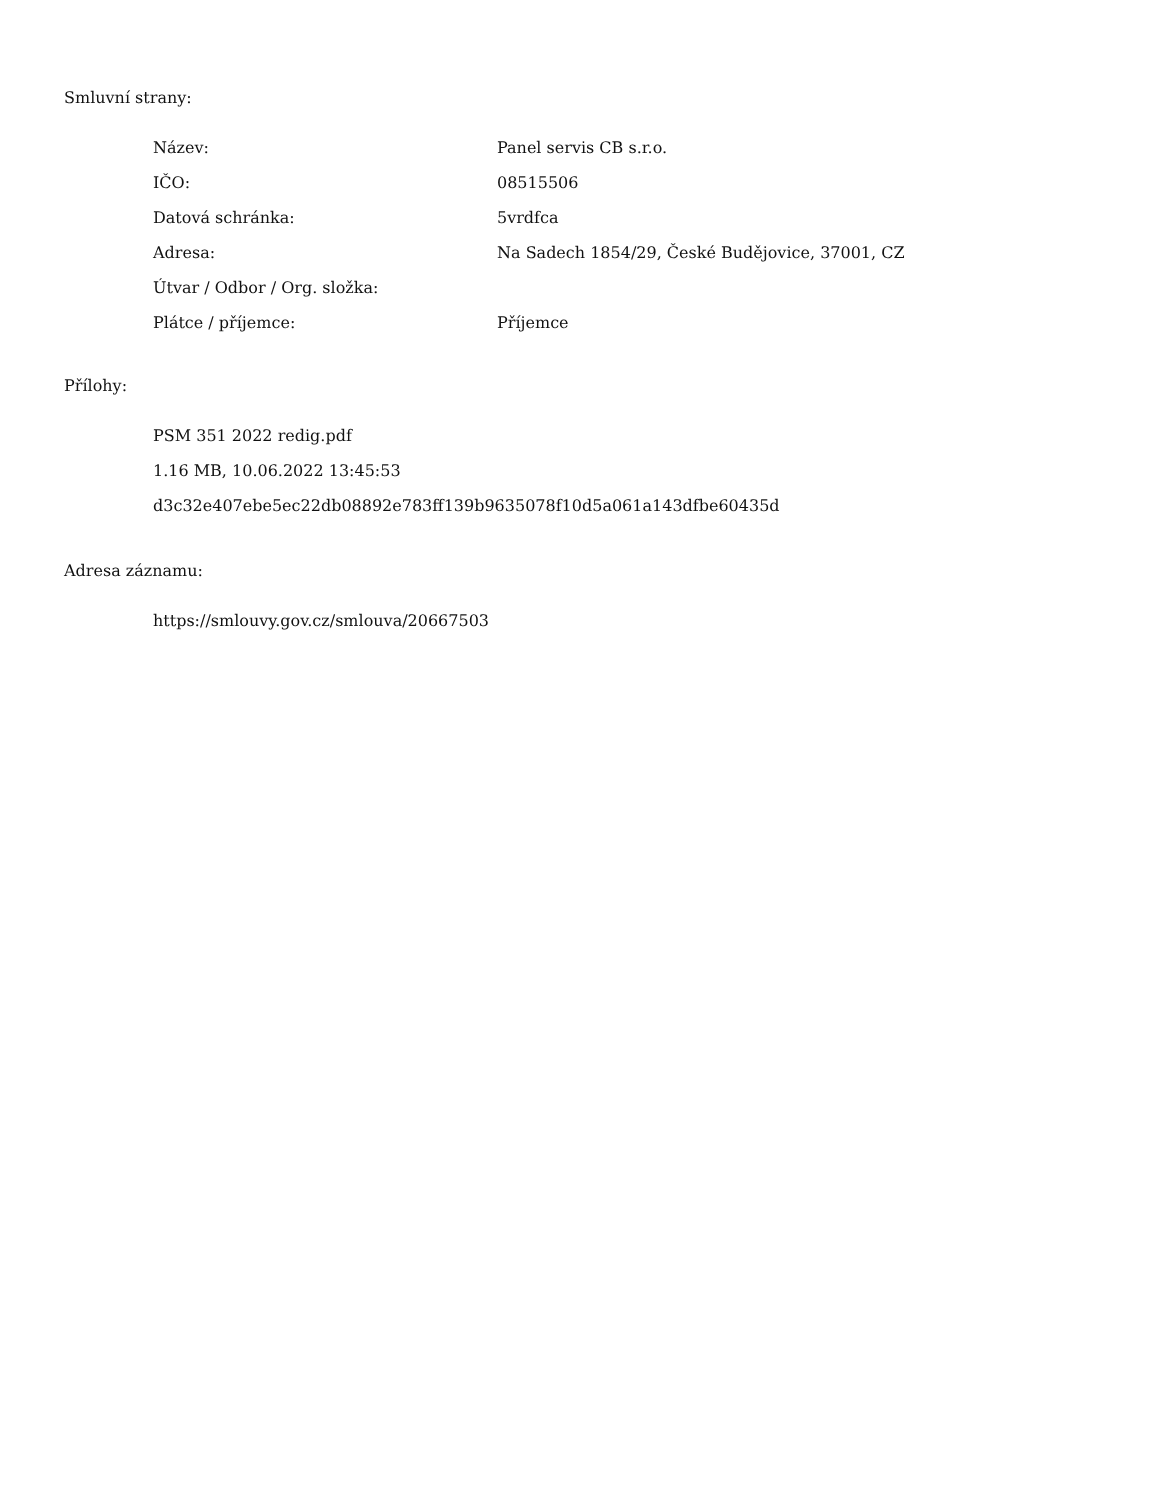Smluvní strany:
| Název: | Panel servis CB s.r.o. |
| IČO: | 08515506 |
| Datová schránka: | 5vrdfca |
| Adresa: | Na Sadech 1854/29, České Budějovice, 37001, CZ |
| Útvar / Odbor / Org. složka: | |
| Plátce / příjemce: | Příjemce |
Přílohy:
PSM 351 2022 redig.pdf
1.16 MB, 10.06.2022 13:45:53
d3c32e407ebe5ec22db08892e783ff139b9635078f10d5a061a143dfbe60435d
Adresa záznamu:
https://smlouvy.gov.cz/smlouva/20667503